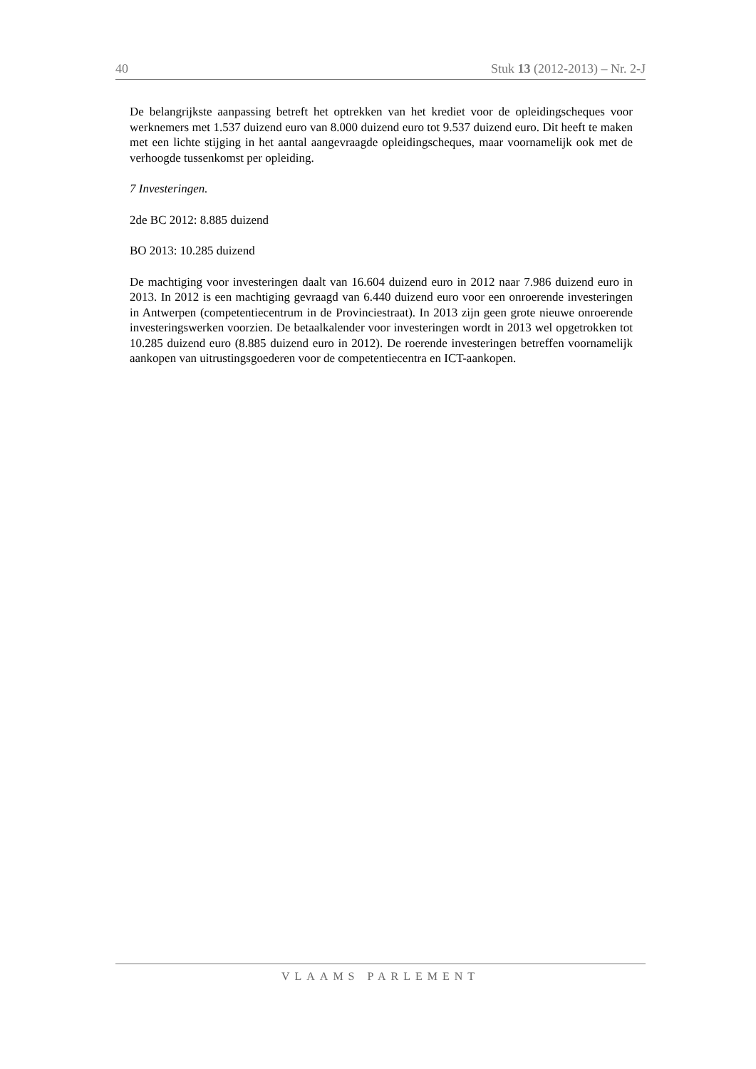40 Stuk 13 (2012-2013) – Nr. 2-J
De belangrijkste aanpassing betreft het optrekken van het krediet voor de opleidingscheques voor werknemers met 1.537 duizend euro van 8.000 duizend euro tot 9.537 duizend euro. Dit heeft te maken met een lichte stijging in het aantal aangevraagde opleidingscheques, maar voornamelijk ook met de verhoogde tussenkomst per opleiding.
7 Investeringen.
2de BC 2012: 8.885 duizend
BO 2013: 10.285 duizend
De machtiging voor investeringen daalt van 16.604 duizend euro in 2012 naar 7.986 duizend euro in 2013. In 2012 is een machtiging gevraagd van 6.440 duizend euro voor een onroerende investeringen in Antwerpen (competentiecentrum in de Provinciestraat). In 2013 zijn geen grote nieuwe onroerende investeringswerken voorzien. De betaalkalender voor investeringen wordt in 2013 wel opgetrokken tot 10.285 duizend euro (8.885 duizend euro in 2012). De roerende investeringen betreffen voornamelijk aankopen van uitrustingsgoederen voor de competentiecentra en ICT-aankopen.
VLAAMS PARLEMENT